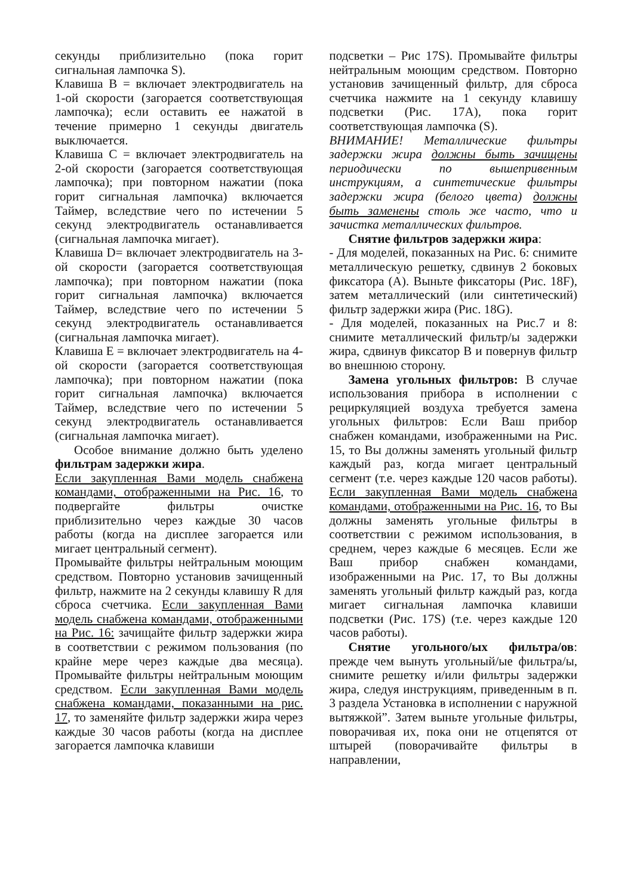секунды приблизительно (пока горит сигнальная лампочка S).
Клавиша B = включает электродвигатель на 1-ой скорости (загорается соответствующая лампочка); если оставить ее нажатой в течение примерно 1 секунды двигатель выключается.
Клавиша C = включает электродвигатель на 2-ой скорости (загорается соответствующая лампочка); при повторном нажатии (пока горит сигнальная лампочка) включается Таймер, вследствие чего по истечении 5 секунд электродвигатель останавливается (сигнальная лампочка мигает).
Клавиша D= включает электродвигатель на 3-ой скорости (загорается соответствующая лампочка); при повторном нажатии (пока горит сигнальная лампочка) включается Таймер, вследствие чего по истечении 5 секунд электродвигатель останавливается (сигнальная лампочка мигает).
Клавиша E = включает электродвигатель на 4-ой скорости (загорается соответствующая лампочка); при повторном нажатии (пока горит сигнальная лампочка) включается Таймер, вследствие чего по истечении 5 секунд электродвигатель останавливается (сигнальная лампочка мигает).
Особое внимание должно быть уделено фильтрам задержки жира.
Если закупленная Вами модель снабжена командами, отображенными на Рис. 16, то подвергайте фильтры очистке приблизительно через каждые 30 часов работы (когда на дисплее загорается или мигает центральный сегмент).
Промывайте фильтры нейтральным моющим средством. Повторно установив зачищенный фильтр, нажмите на 2 секунды клавишу R для сброса счетчика. Если закупленная Вами модель снабжена командами, отображенными на Рис. 16: зачищайте фильтр задержки жира в соответствии с режимом пользования (по крайне мере через каждые два месяца). Промывайте фильтры нейтральным моющим средством. Если закупленная Вами модель снабжена командами, показанными на рис. 17, то заменяйте фильтр задержки жира через каждые 30 часов работы (когда на дисплее загорается лампочка клавиши
подсветки – Рис 17S). Промывайте фильтры нейтральным моющим средством. Повторно установив зачищенный фильтр, для сброса счетчика нажмите на 1 секунду клавишу подсветки (Рис. 17A), пока горит соответствующая лампочка (S).
ВНИМАНИЕ! Металлические фильтры задержки жира должны быть зачищены периодически по вышепривенным инструкциям, а синтетические фильтры задержки жира (белого цвета) должны быть заменены столь же часто, что и зачистка металлических фильтров.
Снятие фильтров задержки жира:
- Для моделей, показанных на Рис. 6: снимите металлическую решетку, сдвинув 2 боковых фиксатора (A). Выньте фиксаторы (Рис. 18F), затем металлический (или синтетический) фильтр задержки жира (Рис. 18G).
- Для моделей, показанных на Рис.7 и 8: снимите металлический фильтр/ы задержки жира, сдвинув фиксатор B и повернув фильтр во внешнюю сторону.
Замена угольных фильтров: В случае использования прибора в исполнении с рециркуляцией воздуха требуется замена угольных фильтров: Если Ваш прибор снабжен командами, изображенными на Рис. 15, то Вы должны заменять угольный фильтр каждый раз, когда мигает центральный сегмент (т.е. через каждые 120 часов работы). Если закупленная Вами модель снабжена командами, отображенными на Рис. 16, то Вы должны заменять угольные фильтры в соответствии с режимом использования, в среднем, через каждые 6 месяцев. Если же Ваш прибор снабжен командами, изображенными на Рис. 17, то Вы должны заменять угольный фильтр каждый раз, когда мигает сигнальная лампочка клавиши подсветки (Рис. 17S) (т.е. через каждые 120 часов работы).
Снятие угольного/ых фильтра/ов: прежде чем вынуть угольный/ые фильтра/ы, снимите решетку и/или фильтры задержки жира, следуя инструкциям, приведенным в п. 3 раздела Установка в исполнении с наружной вытяжкой”. Затем выньте угольные фильтры, поворачивая их, пока они не отцепятся от штырей (поворачивайте фильтры в направлении,